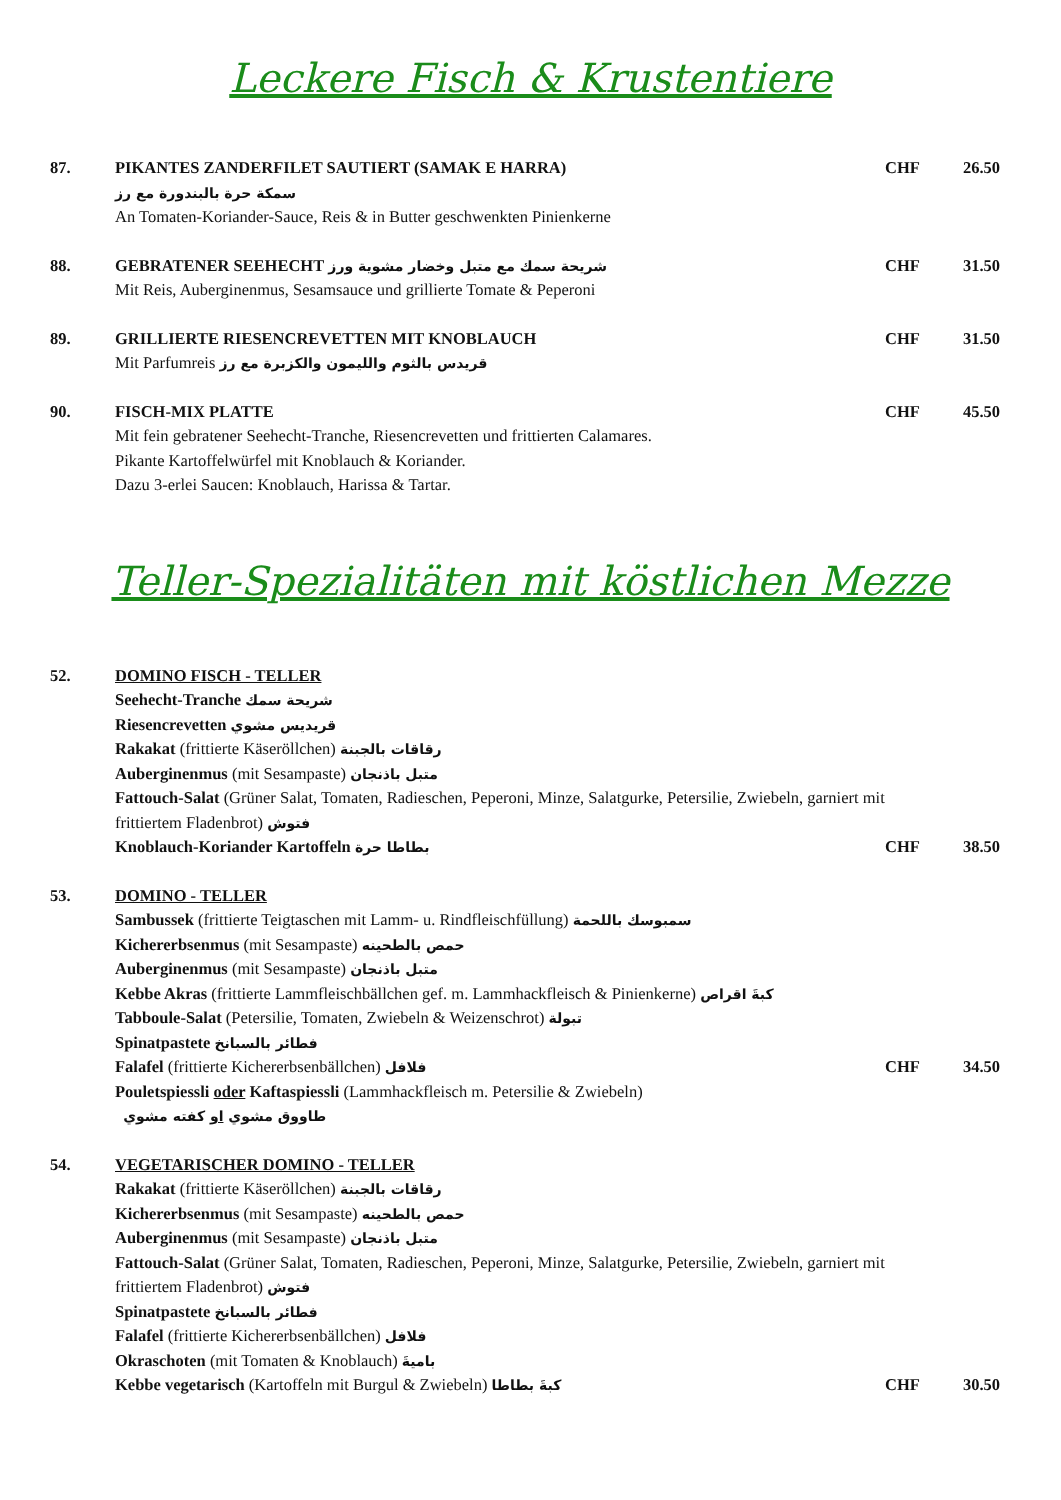Leckere Fisch & Krustentiere
87. PIKANTES ZANDERFILET SAUTIERT (SAMAK E HARRA)
سمكة حرة بالبندورة مع رز
An Tomaten-Koriander-Sauce, Reis & in Butter geschwenkten Pinienkerne
CHF 26.50
88. GEBRATENER SEEHECHT شريحة سمك مع متبل وخضار مشوية ورز
Mit Reis, Auberginenmus, Sesamsauce und grillierte Tomate & Peperoni
CHF 31.50
89. GRILLIERTE RIESENCREVETTEN MIT KNOBLAUCH
Mit Parfumreis قريدس بالثوم والليمون والكزبرة مع رز
CHF 31.50
90. FISCH-MIX PLATTE
Mit fein gebratener Seehecht-Tranche, Riesencrevetten und frittierten Calamares.
Pikante Kartoffelwürfel mit Knoblauch & Koriander.
Dazu 3-erlei Saucen: Knoblauch, Harissa & Tartar.
CHF 45.50
Teller-Spezialitäten mit köstlichen Mezze
52. DOMINO FISCH - TELLER
Seehecht-Tranche شريحة سمك
Riesencrevetten قريديس مشوي
Rakakat (frittierte Käseröllchen) رقاقات بالجبنة
Auberginenmus (mit Sesampaste) متبل باذنجان
Fattouch-Salat (Grüner Salat, Tomaten, Radieschen, Peperoni, Minze, Salatgurke, Petersilie, Zwiebeln, garniert mit frittiertem Fladenbrot) فتوش
Knoblauch-Koriander Kartoffeln بطاطا حرة
CHF 38.50
53. DOMINO - TELLER
Sambussek (frittierte Teigtaschen mit Lamm- u. Rindfleischfüllung) سمبوسك باللحمة
Kichererbsenmus (mit Sesampaste) حمص بالطحينه
Auberginenmus (mit Sesampaste) متبل باذنجان
Kebbe Akras (frittierte Lammfleischbällchen gef. m. Lammhackfleisch & Pinienkerne) كبةَ اقراص
Tabboule-Salat (Petersilie, Tomaten, Zwiebeln & Weizenschrot) تبولة
Spinatpastete فطائر بالسبانخ
Falafel (frittierte Kichererbsenbällchen) فلافل
Pouletspiessli oder Kaftaspiessli (Lammhackfleisch m. Petersilie & Zwiebeln)
طاووق مشوي او كفته مشوي
CHF 34.50
54. VEGETARISCHER DOMINO - TELLER
Rakakat (frittierte Käseröllchen) رقاقات بالجبنة
Kichererbsenmus (mit Sesampaste) حمص بالطحينه
Auberginenmus (mit Sesampaste) متبل باذنجان
Fattouch-Salat (Grüner Salat, Tomaten, Radieschen, Peperoni, Minze, Salatgurke, Petersilie, Zwiebeln, garniert mit frittiertem Fladenbrot) فتوش
Spinatpastete فطائر بالسبانخ
Falafel (frittierte Kichererbsenbällchen) فلافل
Okraschoten (mit Tomaten & Knoblauch) باميةَ
Kebbe vegetarisch (Kartoffeln mit Burgul & Zwiebeln) كبةَ بطاطا
CHF 30.50